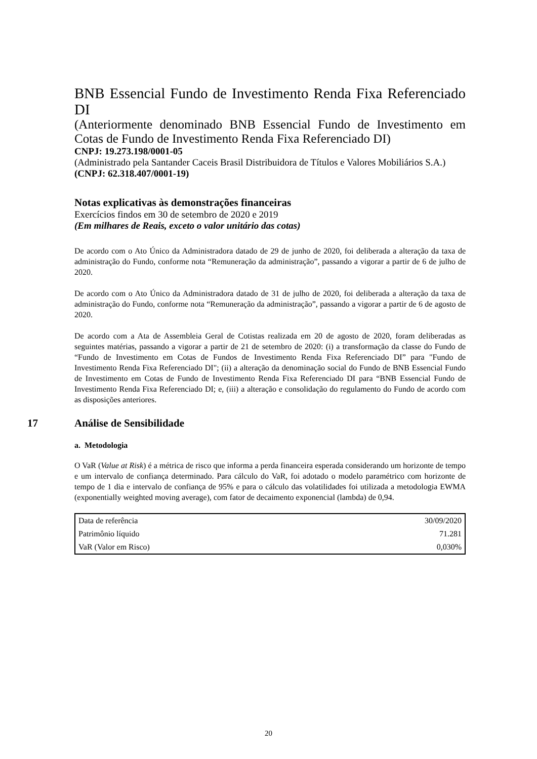BNB Essencial Fundo de Investimento Renda Fixa Referenciado DI
(Anteriormente denominado BNB Essencial Fundo de Investimento em Cotas de Fundo de Investimento Renda Fixa Referenciado DI)
CNPJ: 19.273.198/0001-05
(Administrado pela Santander Caceis Brasil Distribuidora de Títulos e Valores Mobiliários S.A.)
(CNPJ: 62.318.407/0001-19)
Notas explicativas às demonstrações financeiras
Exercícios findos em 30 de setembro de 2020 e 2019
(Em milhares de Reais, exceto o valor unitário das cotas)
De acordo com o Ato Único da Administradora datado de 29 de junho de 2020, foi deliberada a alteração da taxa de administração do Fundo, conforme nota “Remuneração da administração”, passando a vigorar a partir de 6 de julho de 2020.
De acordo com o Ato Único da Administradora datado de 31 de julho de 2020, foi deliberada a alteração da taxa de administração do Fundo, conforme nota “Remuneração da administração”, passando a vigorar a partir de 6 de agosto de 2020.
De acordo com a Ata de Assembleia Geral de Cotistas realizada em 20 de agosto de 2020, foram deliberadas as seguintes matérias, passando a vigorar a partir de 21 de setembro de 2020: (i) a transformação da classe do Fundo de “Fundo de Investimento em Cotas de Fundos de Investimento Renda Fixa Referenciado DI” para "Fundo de Investimento Renda Fixa Referenciado DI"; (ii) a alteração da denominação social do Fundo de BNB Essencial Fundo de Investimento em Cotas de Fundo de Investimento Renda Fixa Referenciado DI para “BNB Essencial Fundo de Investimento Renda Fixa Referenciado DI; e, (iii) a alteração e consolidação do regulamento do Fundo de acordo com as disposições anteriores.
17 Análise de Sensibilidade
a. Metodologia
O VaR (Value at Risk) é a métrica de risco que informa a perda financeira esperada considerando um horizonte de tempo e um intervalo de confiança determinado. Para cálculo do VaR, foi adotado o modelo paramétrico com horizonte de tempo de 1 dia e intervalo de confiança de 95% e para o cálculo das volatilidades foi utilizada a metodologia EWMA (exponentially weighted moving average), com fator de decaimento exponencial (lambda) de 0,94.
| Data de referência | 30/09/2020 |
| Patrimônio líquido | 71.281 |
| VaR (Valor em Risco) | 0,030% |
20